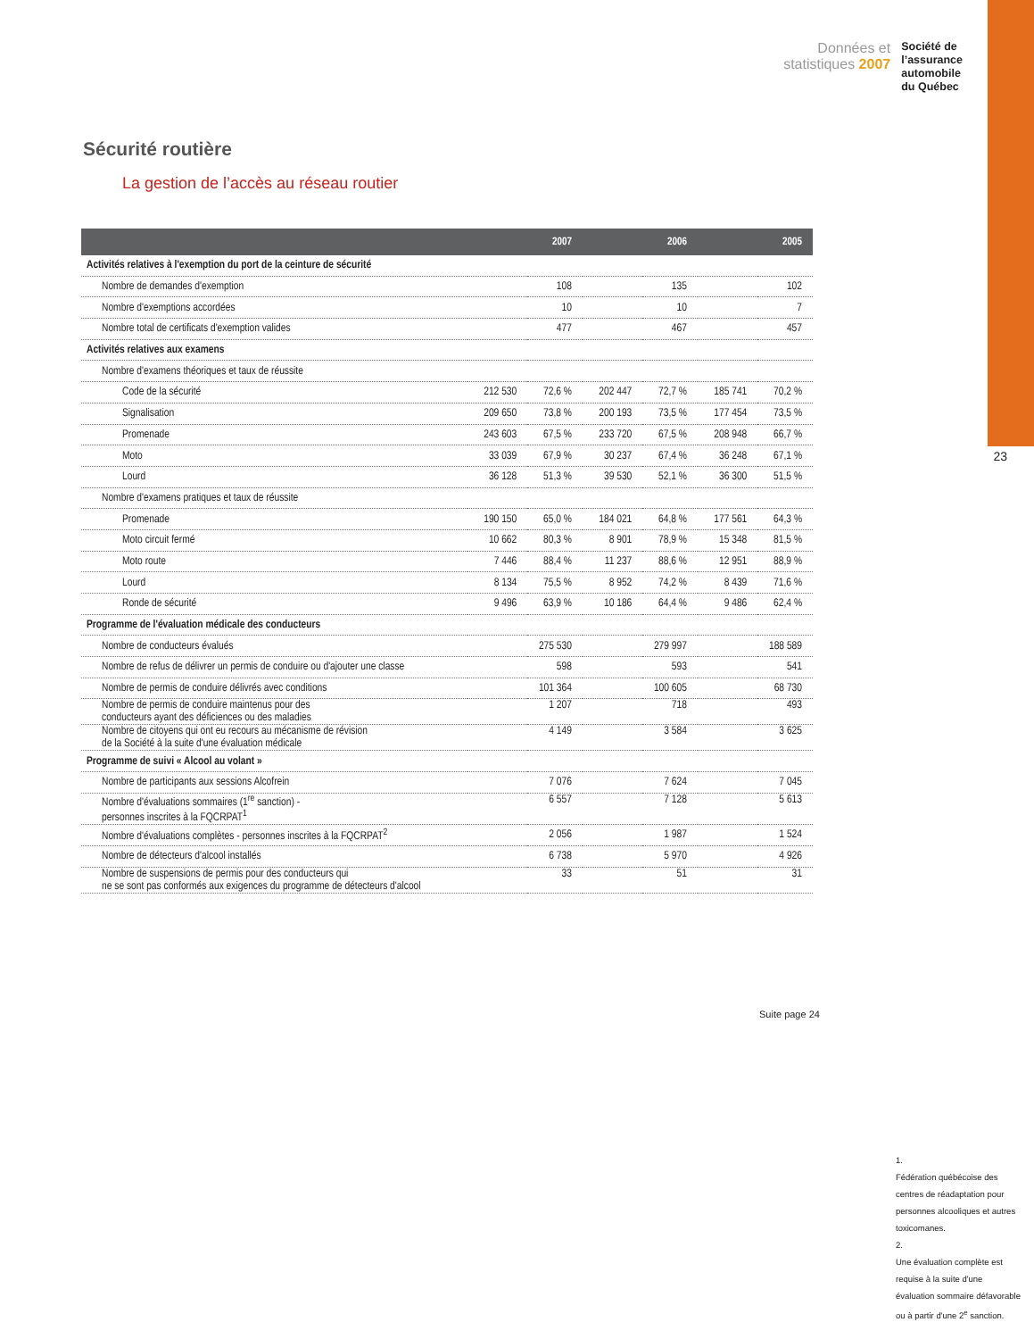Données et
statistiques 2007
Société de
l’assurance
automobile
du Québec
23
Sécurité routière
La gestion de l’accès au réseau routier
| | | 2007 | | 2006 | | 2005 |
| --- | --- | --- | --- | --- | --- | --- |
| Activités relatives à l'exemption du port de la ceinture de sécurité | | | | | | |
| Nombre de demandes d'exemption | 108 | | 135 | | 102 | |
| Nombre d'exemptions accordées | 10 | | 10 | | 7 | |
| Nombre total de certificats d'exemption valides | 477 | | 467 | | 457 | |
| Activités relatives aux examens | | | | | | |
| Nombre d'examens théoriques et taux de réussite | | | | | | |
| Code de la sécurité | 212 530 | 72,6 % | 202 447 | 72,7 % | 185 741 | 70,2 % |
| Signalisation | 209 650 | 73,8 % | 200 193 | 73,5 % | 177 454 | 73,5 % |
| Promenade | 243 603 | 67,5 % | 233 720 | 67,5 % | 208 948 | 66,7 % |
| Moto | 33 039 | 67,9 % | 30 237 | 67,4 % | 36 248 | 67,1 % |
| Lourd | 36 128 | 51,3 % | 39 530 | 52,1 % | 36 300 | 51,5 % |
| Nombre d'examens pratiques et taux de réussite | | | | | | |
| Promenade | 190 150 | 65,0 % | 184 021 | 64,8 % | 177 561 | 64,3 % |
| Moto circuit fermé | 10 662 | 80,3 % | 8 901 | 78,9 % | 15 348 | 81,5 % |
| Moto route | 7 446 | 88,4 % | 11 237 | 88,6 % | 12 951 | 88,9 % |
| Lourd | 8 134 | 75,5 % | 8 952 | 74,2 % | 8 439 | 71,6 % |
| Ronde de sécurité | 9 496 | 63,9 % | 10 186 | 64,4 % | 9 486 | 62,4 % |
| Programme de l'évaluation médicale des conducteurs | | | | | | |
| Nombre de conducteurs évalués | 275 530 | | 279 997 | | 188 589 | |
| Nombre de refus de délivrer un permis de conduire ou d'ajouter une classe | 598 | | 593 | | 541 | |
| Nombre de permis de conduire délivrés avec conditions | 101 364 | | 100 605 | | 68 730 | |
| Nombre de permis de conduire maintenus pour des conducteurs ayant des déficiences ou des maladies | 1 207 | | 718 | | 493 | |
| Nombre de citoyens qui ont eu recours au mécanisme de révision de la Société à la suite d'une évaluation médicale | 4 149 | | 3 584 | | 3 625 | |
| Programme de suivi « Alcool au volant » | | | | | | |
| Nombre de participants aux sessions Alcofrein | 7 076 | | 7 624 | | 7 045 | |
| Nombre d'évaluations sommaires (1<sup>re</sup> sanction) - personnes inscrites à la FQCRPAT<sup>1</sup> | 6 557 | | 7 128 | | 5 613 | |
| Nombre d'évaluations complètes - personnes inscrites à la FQCRPAT<sup>2</sup> | 2 056 | | 1 987 | | 1 524 | |
| Nombre de détecteurs d'alcool installés | 6 738 | | 5 970 | | 4 926 | |
| Nombre de suspensions de permis pour des conducteurs qui ne se sont pas conformés aux exigences du programme de détecteurs d'alcool | 33 | | 51 | | 31 | |
Suite page 24
1.
Fédération québécoise des centres de réadaptation pour personnes alcooliques et autres toxicomanes.
2.
Une évaluation complète est requise à la suite d'une évaluation sommaire défavorable ou à partir d'une 2<sup>e</sup> sanction.